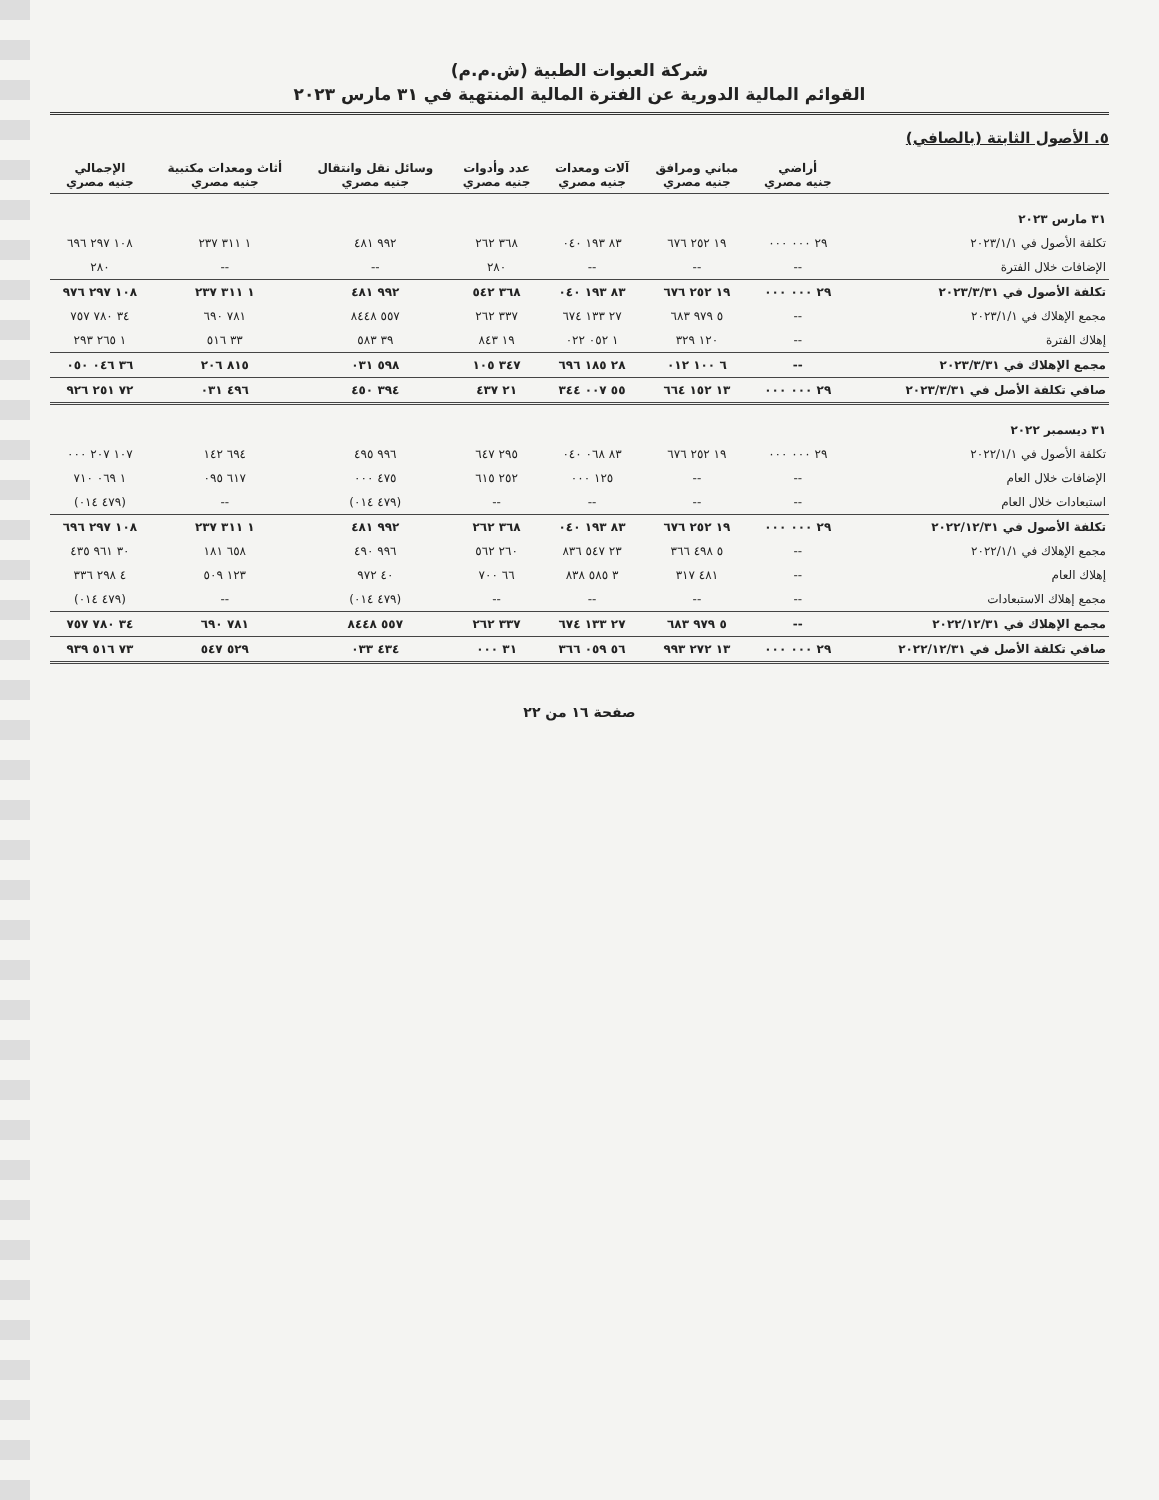شركة العبوات الطبية (ش.م.م)
القوائم المالية الدورية عن الفترة المالية المنتهية في ٣١ مارس ٢٠٢٣
٥. الأصول الثابتة (بالصافي)
| | أراضي جنيه مصري | مباني ومرافق جنيه مصري | آلات ومعدات جنيه مصري | عدد وأدوات جنيه مصري | وسائل نقل وانتقال جنيه مصري | أثاث ومعدات مكتبية جنيه مصري | الإجمالي جنيه مصري |
| --- | --- | --- | --- | --- | --- | --- | --- |
| ٣١ مارس ٢٠٢٣ | | | | | | | |
| تكلفة الأصول في ٢٠٢٣/١/١ | ٢٩ ٠٠٠ ٠٠٠ | ١٩ ٢٥٢ ٦٧٦ | ٨٣ ١٩٣ ٠٤٠ | ٣٦٨ ٢٦٢ | ٩٩٢ ٤٨١ | ١ ٣١١ ٢٣٧ | ١٠٨ ٢٩٧ ٦٩٦ |
| الإضافات خلال الفترة | -- | -- | -- | ٢٨٠ | -- | -- | ٢٨٠ |
| تكلفة الأصول في ٢٠٢٣/٣/٣١ | ٢٩ ٠٠٠ ٠٠٠ | ١٩ ٢٥٢ ٦٧٦ | ٨٣ ١٩٣ ٠٤٠ | ٣٦٨ ٥٤٢ | ٩٩٢ ٤٨١ | ١ ٣١١ ٢٣٧ | ١٠٨ ٢٩٧ ٩٧٦ |
| مجمع الإهلاك في ٢٠٢٣/١/١ | -- | ٥ ٩٧٩ ٦٨٣ | ٢٧ ١٣٣ ٦٧٤ | ٣٣٧ ٢٦٢ | ٥٥٧ ٨٤٤٨ | ٧٨١ ٦٩٠ | ٣٤ ٧٨٠ ٧٥٧ |
| إهلاك الفترة | -- | ١٢٠ ٣٢٩ | ١ ٠٥٢ ٠٢٢ | ١٩ ٨٤٣ | ٣٩ ٥٨٣ | ٣٣ ٥١٦ | ١ ٢٦٥ ٢٩٣ |
| مجمع الإهلاك في ٢٠٢٣/٣/٣١ | -- | ٦ ١٠٠ ٠١٢ | ٢٨ ١٨٥ ٦٩٦ | ٣٤٧ ١٠٥ | ٥٩٨ ٠٣١ | ٨١٥ ٢٠٦ | ٣٦ ٠٤٦ ٠٥٠ |
| صافي تكلفة الأصل في ٢٠٢٣/٣/٣١ | ٢٩ ٠٠٠ ٠٠٠ | ١٣ ١٥٢ ٦٦٤ | ٥٥ ٠٠٧ ٣٤٤ | ٢١ ٤٣٧ | ٣٩٤ ٤٥٠ | ٤٩٦ ٠٣١ | ٧٢ ٢٥١ ٩٢٦ |
| ٣١ ديسمبر ٢٠٢٢ | | | | | | | |
| تكلفة الأصول في ٢٠٢٢/١/١ | ٢٩ ٠٠٠ ٠٠٠ | ١٩ ٢٥٢ ٦٧٦ | ٨٣ ٠٦٨ ٠٤٠ | ٢٩٥ ٦٤٧ | ٩٩٦ ٤٩٥ | ٦٩٤ ١٤٢ | ١٠٧ ٢٠٧ ٠٠٠ |
| الإضافات خلال العام | -- | -- | ١٢٥ ٠٠٠ | ٢٥٢ ٦١٥ | ٤٧٥ ٠٠٠ | ٦١٧ ٠٩٥ | ١ ٠٦٩ ٧١٠ |
| استبعادات خلال العام | -- | -- | -- | -- | (٤٧٩ ٠١٤) | -- | (٤٧٩ ٠١٤) |
| تكلفة الأصول في ٢٠٢٢/١٢/٣١ | ٢٩ ٠٠٠ ٠٠٠ | ١٩ ٢٥٢ ٦٧٦ | ٨٣ ١٩٣ ٠٤٠ | ٣٦٨ ٢٦٢ | ٩٩٢ ٤٨١ | ١ ٣١١ ٢٣٧ | ١٠٨ ٢٩٧ ٦٩٦ |
| مجمع الإهلاك في ٢٠٢٢/١/١ | -- | ٥ ٤٩٨ ٣٦٦ | ٢٣ ٥٤٧ ٨٣٦ | ٢٦٠ ٥٦٢ | ٩٩٦ ٤٩٠ | ٦٥٨ ١٨١ | ٣٠ ٩٦١ ٤٣٥ |
| إهلاك العام | -- | ٤٨١ ٣١٧ | ٣ ٥٨٥ ٨٣٨ | ٦٦ ٧٠٠ | ٤٠ ٩٧٢ | ١٢٣ ٥٠٩ | ٤ ٢٩٨ ٣٣٦ |
| مجمع إهلاك الاستبعادات | -- | -- | -- | -- | (٤٧٩ ٠١٤) | -- | (٤٧٩ ٠١٤) |
| مجمع الإهلاك في ٢٠٢٢/١٢/٣١ | -- | ٥ ٩٧٩ ٦٨٣ | ٢٧ ١٣٣ ٦٧٤ | ٣٣٧ ٢٦٢ | ٥٥٧ ٨٤٤٨ | ٧٨١ ٦٩٠ | ٣٤ ٧٨٠ ٧٥٧ |
| صافي تكلفة الأصل في ٢٠٢٢/١٢/٣١ | ٢٩ ٠٠٠ ٠٠٠ | ١٣ ٢٧٢ ٩٩٣ | ٥٦ ٠٥٩ ٣٦٦ | ٣١ ٠٠٠ | ٤٣٤ ٠٣٣ | ٥٢٩ ٥٤٧ | ٧٣ ٥١٦ ٩٣٩ |
صفحة ١٦ من ٢٢